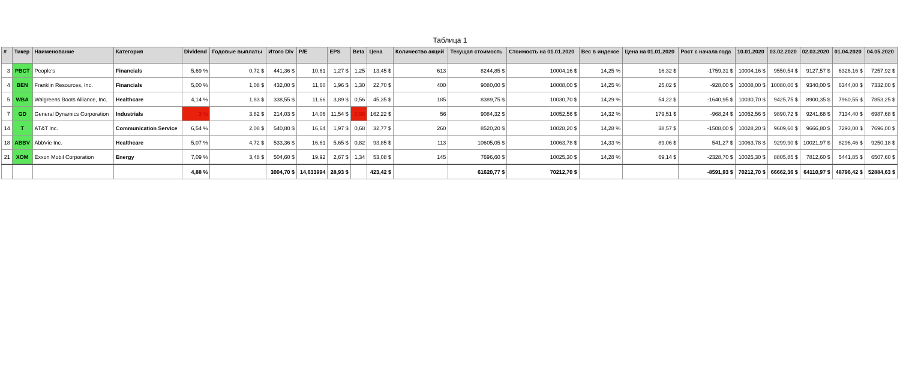Таблица 1
| # | Тикер | Наименование | Категория | Dividend | Годовые выплаты | Итого Div | P/E | EPS | Beta | Цена | Количество акций | Текущая стоимость | Стоимость на 01.01.2020 | Вес в индексе | Цена на 01.01.2020 | Рост с начала года | 10.01.2020 | 03.02.2020 | 02.03.2020 | 01.04.2020 | 04.05.2020 |
| --- | --- | --- | --- | --- | --- | --- | --- | --- | --- | --- | --- | --- | --- | --- | --- | --- | --- | --- | --- | --- | --- |
| 3 | PBCT | People's | Financials | 5,69 % | 0,72 $ | 441,36 $ | 10,61 | 1,27 $ | 1,25 | 13,45 $ | 613 | 8244,85 $ | 10004,16 $ | 14,25 % | 16,32 $ | -1759,31 $ | 10004,16 $ | 9550,54 $ | 9127,57 $ | 6326,16 $ | 7257,92 $ |
| 4 | BEN | Franklin Resources, Inc. | Financials | 5,00 % | 1,08 $ | 432,00 $ | 11,60 | 1,96 $ | 1,30 | 22,70 $ | 400 | 9080,00 $ | 10008,00 $ | 14,25 % | 25,02 $ | -928,00 $ | 10008,00 $ | 10080,00 $ | 9340,00 $ | 6344,00 $ | 7332,00 $ |
| 5 | WBA | Walgreens Boots Alliance, Inc. | Healthcare | 4,14 % | 1,83 $ | 338,55 $ | 11,66 | 3,89 $ | 0,56 | 45,35 $ | 185 | 8389,75 $ | 10030,70 $ | 14,29 % | 54,22 $ | -1640,95 $ | 10030,70 $ | 9425,75 $ | 8900,35 $ | 7960,55 $ | 7853,25 $ |
| 7 | GD | General Dynamics Corporation | Industrials | 3 % | 3,82 $ | 214,03 $ | 14,06 | 11,54 $ | 0,99 | 162,22 $ | 56 | 9084,32 $ | 10052,56 $ | 14,32 % | 179,51 $ | -968,24 $ | 10052,56 $ | 9890,72 $ | 9241,68 $ | 7134,40 $ | 6987,68 $ |
| 14 | T | AT&T Inc. | Communication Service | 6,54 % | 2,08 $ | 540,80 $ | 16,64 | 1,97 $ | 0,68 | 32,77 $ | 260 | 8520,20 $ | 10028,20 $ | 14,28 % | 38,57 $ | -1508,00 $ | 10028,20 $ | 9609,60 $ | 9666,80 $ | 7293,00 $ | 7696,00 $ |
| 18 | ABBV | AbbVie Inc. | Healthcare | 5,07 % | 4,72 $ | 533,36 $ | 16,61 | 5,65 $ | 0,82 | 93,85 $ | 113 | 10605,05 $ | 10063,78 $ | 14,33 % | 89,06 $ | 541,27 $ | 10063,78 $ | 9299,90 $ | 10021,97 $ | 8296,46 $ | 9250,18 $ |
| 21 | XOM | Exxon Mobil Corporation | Energy | 7,09 % | 3,48 $ | 504,60 $ | 19,92 | 2,67 $ | 1,34 | 53,08 $ | 145 | 7696,60 $ | 10025,30 $ | 14,28 % | 69,14 $ | -2328,70 $ | 10025,30 $ | 8805,85 $ | 7812,60 $ | 5441,85 $ | 6507,60 $ |
| | | | | 4,88 % | | 3004,70 $ | 14,633994 | 28,93 $ | | 423,42 $ | | 61620,77 $ | 70212,70 $ | | | -8591,93 $ | 70212,70 $ | 66662,36 $ | 64110,97 $ | 48796,42 $ | 52884,63 $ |